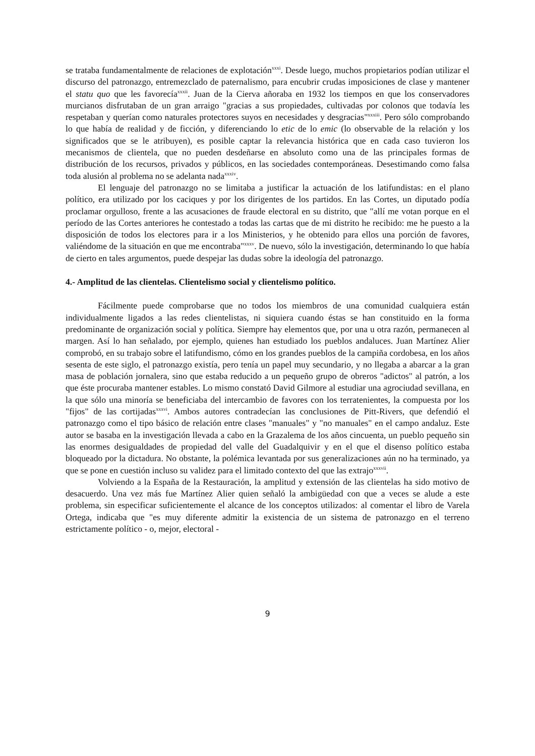se trataba fundamentalmente de relaciones de explotación<sup>xxxi</sup>. Desde luego, muchos propietarios podían utilizar el discurso del patronazgo, entremezclado de paternalismo, para encubrir crudas imposiciones de clase y mantener el statu quo que les favorecía<sup>xxxii</sup>. Juan de la Cierva añoraba en 1932 los tiempos en que los conservadores murcianos disfrutaban de un gran arraigo "gracias a sus propiedades, cultivadas por colonos que todavía les respetaban y querían como naturales protectores suyos en necesidades y desgracias"<sup>xxxiii</sup>. Pero sólo comprobando lo que había de realidad y de ficción, y diferenciando lo etic de lo emic (lo observable de la relación y los significados que se le atribuyen), es posible captar la relevancia histórica que en cada caso tuvieron los mecanismos de clientela, que no pueden desdeñarse en absoluto como una de las principales formas de distribución de los recursos, privados y públicos, en las sociedades contemporáneas. Desestimando como falsa toda alusión al problema no se adelanta nada<sup>xxxiv</sup>.
El lenguaje del patronazgo no se limitaba a justificar la actuación de los latifundistas: en el plano político, era utilizado por los caciques y por los dirigentes de los partidos. En las Cortes, un diputado podía proclamar orgulloso, frente a las acusaciones de fraude electoral en su distrito, que "allí me votan porque en el período de las Cortes anteriores he contestado a todas las cartas que de mi distrito he recibido: me he puesto a la disposición de todos los electores para ir a los Ministerios, y he obtenido para ellos una porción de favores, valiéndome de la situación en que me encontraba"<sup>xxxv</sup>. De nuevo, sólo la investigación, determinando lo que había de cierto en tales argumentos, puede despejar las dudas sobre la ideología del patronazgo.
4.- Amplitud de las clientelas. Clientelismo social y clientelismo político.
Fácilmente puede comprobarse que no todos los miembros de una comunidad cualquiera están individualmente ligados a las redes clientelistas, ni siquiera cuando éstas se han constituido en la forma predominante de organización social y política. Siempre hay elementos que, por una u otra razón, permanecen al margen. Así lo han señalado, por ejemplo, quienes han estudiado los pueblos andaluces. Juan Martínez Alier comprobó, en su trabajo sobre el latifundismo, cómo en los grandes pueblos de la campiña cordobesa, en los años sesenta de este siglo, el patronazgo existía, pero tenía un papel muy secundario, y no llegaba a abarcar a la gran masa de población jornalera, sino que estaba reducido a un pequeño grupo de obreros "adictos" al patrón, a los que éste procuraba mantener estables. Lo mismo constató David Gilmore al estudiar una agrociudad sevillana, en la que sólo una minoría se beneficiaba del intercambio de favores con los terratenientes, la compuesta por los "fijos" de las cortijadas<sup>xxxvi</sup>. Ambos autores contradecían las conclusiones de Pitt-Rivers, que defendió el patronazgo como el tipo básico de relación entre clases "manuales" y "no manuales" en el campo andaluz. Este autor se basaba en la investigación llevada a cabo en la Grazalema de los años cincuenta, un pueblo pequeño sin las enormes desigualdades de propiedad del valle del Guadalquivir y en el que el disenso político estaba bloqueado por la dictadura. No obstante, la polémica levantada por sus generalizaciones aún no ha terminado, ya que se pone en cuestión incluso su validez para el limitado contexto del que las extrajo<sup>xxxvii</sup>.
Volviendo a la España de la Restauración, la amplitud y extensión de las clientelas ha sido motivo de desacuerdo. Una vez más fue Martínez Alier quien señaló la ambigüedad con que a veces se alude a este problema, sin especificar suficientemente el alcance de los conceptos utilizados: al comentar el libro de Varela Ortega, indicaba que "es muy diferente admitir la existencia de un sistema de patronazgo en el terreno estrictamente político - o, mejor, electoral -
9